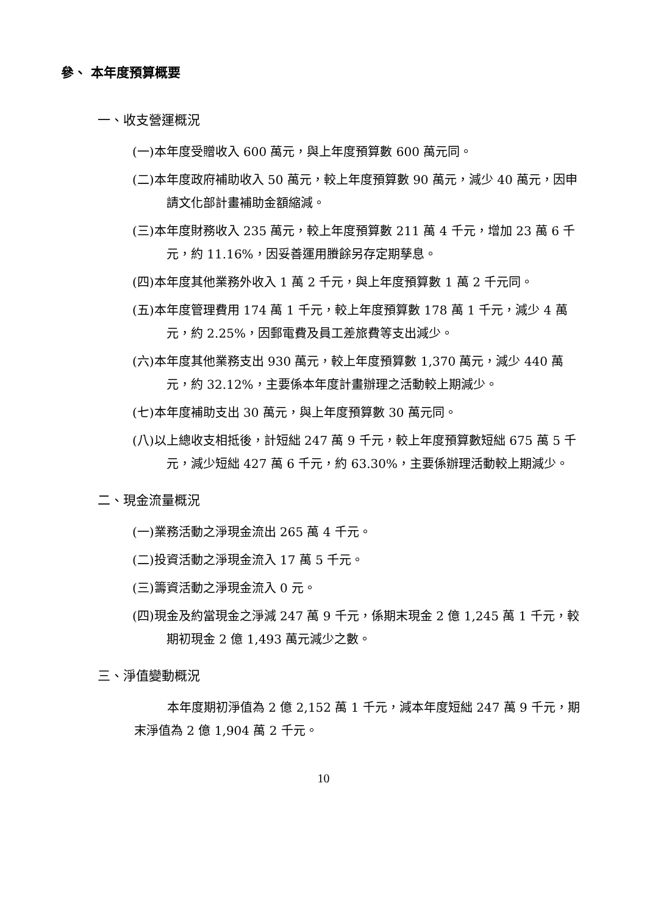參、 本年度預算概要
一、收支營運概況
(一)本年度受贈收入 600 萬元，與上年度預算數 600 萬元同。
(二)本年度政府補助收入 50 萬元，較上年度預算數 90 萬元，減少 40 萬元，因申請文化部計畫補助金額縮減。
(三)本年度財務收入 235 萬元，較上年度預算數 211 萬 4 千元，增加 23 萬 6 千元，約 11.16%，因妥善運用賸餘另存定期孳息。
(四)本年度其他業務外收入 1 萬 2 千元，與上年度預算數 1 萬 2 千元同。
(五)本年度管理費用 174 萬 1 千元，較上年度預算數 178 萬 1 千元，減少 4 萬元，約 2.25%，因郵電費及員工差旅費等支出減少。
(六)本年度其他業務支出 930 萬元，較上年度預算數 1,370 萬元，減少 440 萬元，約 32.12%，主要係本年度計畫辦理之活動較上期減少。
(七)本年度補助支出 30 萬元，與上年度預算數 30 萬元同。
(八)以上總收支相抵後，計短絀 247 萬 9 千元，較上年度預算數短絀 675 萬 5 千元，減少短絀 427 萬 6 千元，約 63.30%，主要係辦理活動較上期減少。
二、現金流量概況
(一)業務活動之淨現金流出 265 萬 4 千元。
(二)投資活動之淨現金流入 17 萬 5 千元。
(三)籌資活動之淨現金流入 0 元。
(四)現金及約當現金之淨減 247 萬 9 千元，係期末現金 2 億 1,245 萬 1 千元，較期初現金 2 億 1,493 萬元減少之數。
三、淨值變動概況
本年度期初淨值為 2 億 2,152 萬 1 千元，減本年度短絀 247 萬 9 千元，期末淨值為 2 億 1,904 萬 2 千元。
10